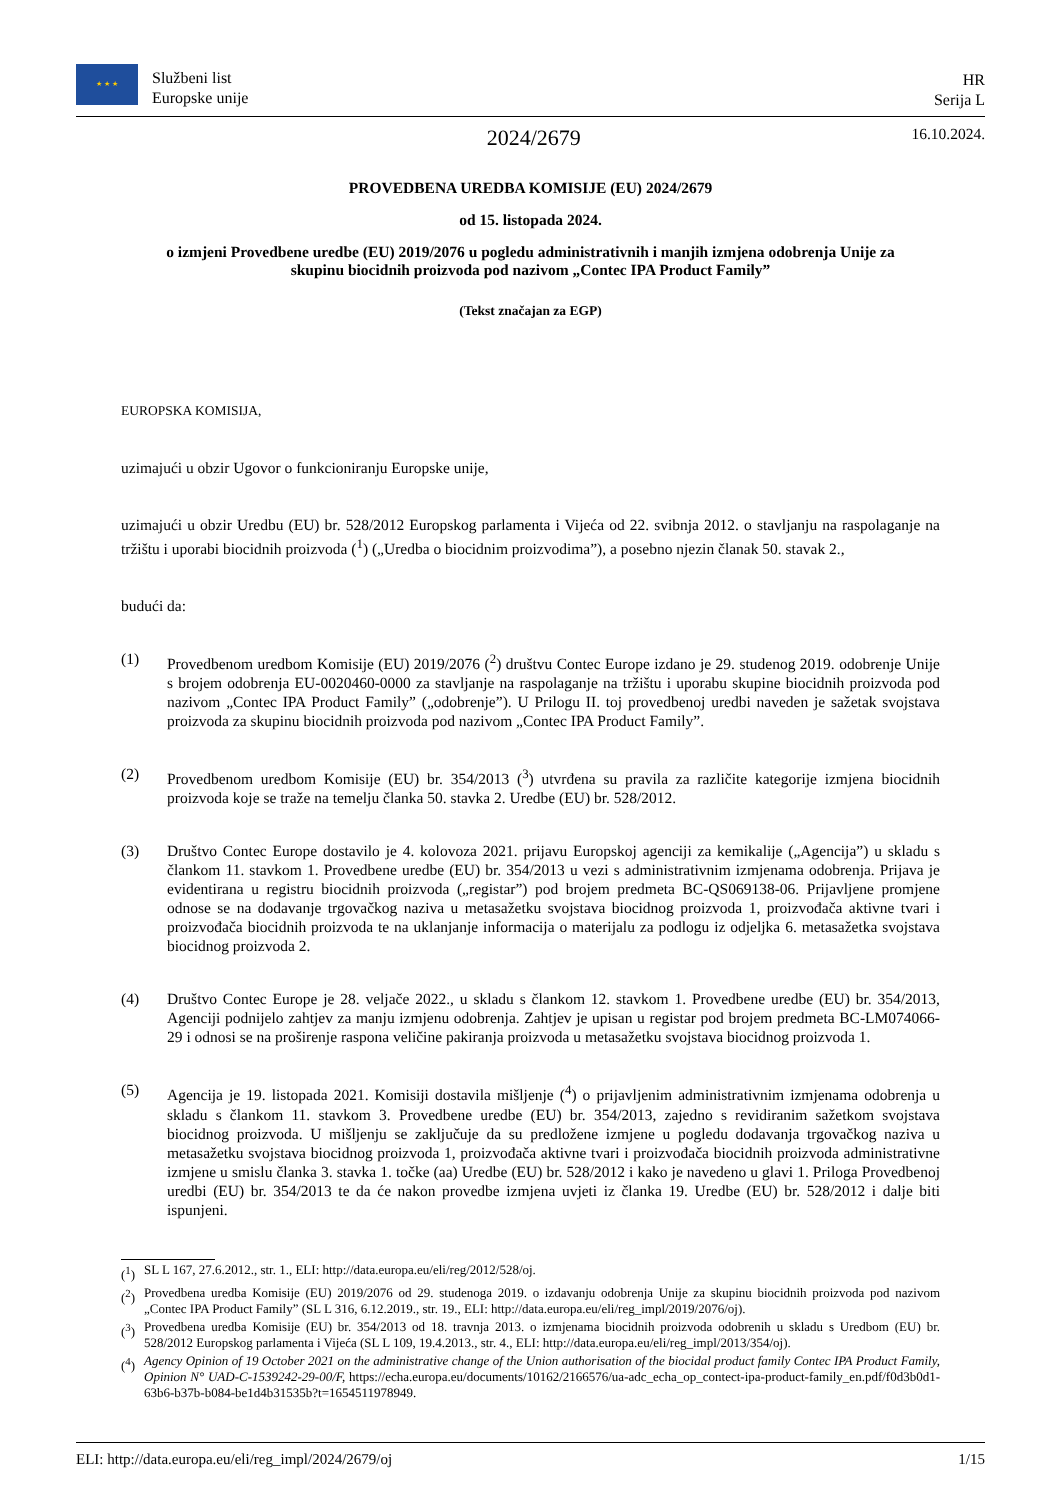★ ★ ★
Službeni list
Europske unije
HR
Serija L
2024/2679
16.10.2024.
PROVEDBENA UREDBA KOMISIJE (EU) 2024/2679
od 15. listopada 2024.
o izmjeni Provedbene uredbe (EU) 2019/2076 u pogledu administrativnih i manjih izmjena odobrenja Unije za skupinu biocidnih proizvoda pod nazivom „Contec IPA Product Family”
(Tekst značajan za EGP)
EUROPSKA KOMISIJA,
uzimajući u obzir Ugovor o funkcioniranju Europske unije,
uzimajući u obzir Uredbu (EU) br. 528/2012 Europskog parlamenta i Vijeća od 22. svibnja 2012. o stavljanju na raspolaganje na tržištu i uporabi biocidnih proizvoda (<sup>1</sup>) („Uredba o biocidnim proizvodima”), a posebno njezin članak 50. stavak 2.,
budući da:
(1) Provedbenom uredbom Komisije (EU) 2019/2076 (<sup>2</sup>) društvu Contec Europe izdano je 29. studenog 2019. odobrenje Unije s brojem odobrenja EU-0020460-0000 za stavljanje na raspolaganje na tržištu i uporabu skupine biocidnih proizvoda pod nazivom „Contec IPA Product Family” („odobrenje”). U Prilogu II. toj provedbenoj uredbi naveden je sažetak svojstava proizvoda za skupinu biocidnih proizvoda pod nazivom „Contec IPA Product Family”.
(2) Provedbenom uredbom Komisije (EU) br. 354/2013 (<sup>3</sup>) utvrđena su pravila za različite kategorije izmjena biocidnih proizvoda koje se traže na temelju članka 50. stavka 2. Uredbe (EU) br. 528/2012.
(3) Društvo Contec Europe dostavilo je 4. kolovoza 2021. prijavu Europskoj agenciji za kemikalije („Agencija”) u skladu s člankom 11. stavkom 1. Provedbene uredbe (EU) br. 354/2013 u vezi s administrativnim izmjenama odobrenja. Prijava je evidentirana u registru biocidnih proizvoda („registar”) pod brojem predmeta BC-QS069138-06. Prijavljene promjene odnose se na dodavanje trgovačkog naziva u metasažetku svojstava biocidnog proizvoda 1, proizvođača aktivne tvari i proizvođača biocidnih proizvoda te na uklanjanje informacija o materijalu za podlogu iz odjeljka 6. metasažetka svojstava biocidnog proizvoda 2.
(4) Društvo Contec Europe je 28. veljače 2022., u skladu s člankom 12. stavkom 1. Provedbene uredbe (EU) br. 354/2013, Agenciji podnijelo zahtjev za manju izmjenu odobrenja. Zahtjev je upisan u registar pod brojem predmeta BC-LM074066-29 i odnosi se na proširenje raspona veličine pakiranja proizvoda u metasažetku svojstava biocidnog proizvoda 1.
(5) Agencija je 19. listopada 2021. Komisiji dostavila mišljenje (<sup>4</sup>) o prijavljenim administrativnim izmjenama odobrenja u skladu s člankom 11. stavkom 3. Provedbene uredbe (EU) br. 354/2013, zajedno s revidiranim sažetkom svojstava biocidnog proizvoda. U mišljenju se zaključuje da su predložene izmjene u pogledu dodavanja trgovačkog naziva u metasažetku svojstava biocidnog proizvoda 1, proizvođača aktivne tvari i proizvođača biocidnih proizvoda administrativne izmjene u smislu članka 3. stavka 1. točke (aa) Uredbe (EU) br. 528/2012 i kako je navedeno u glavi 1. Priloga Provedbenoj uredbi (EU) br. 354/2013 te da će nakon provedbe izmjena uvjeti iz članka 19. Uredbe (EU) br. 528/2012 i dalje biti ispunjeni.
(<sup>1</sup>) SL L 167, 27.6.2012., str. 1., ELI: http://data.europa.eu/eli/reg/2012/528/oj.
(<sup>2</sup>) Provedbena uredba Komisije (EU) 2019/2076 od 29. studenoga 2019. o izdavanju odobrenja Unije za skupinu biocidnih proizvoda pod nazivom „Contec IPA Product Family” (SL L 316, 6.12.2019., str. 19., ELI: http://data.europa.eu/eli/reg_impl/2019/2076/oj).
(<sup>3</sup>) Provedbena uredba Komisije (EU) br. 354/2013 od 18. travnja 2013. o izmjenama biocidnih proizvoda odobrenih u skladu s Uredbom (EU) br. 528/2012 Europskog parlamenta i Vijeća (SL L 109, 19.4.2013., str. 4., ELI: http://data.europa.eu/eli/reg_impl/2013/354/oj).
(<sup>4</sup>) Agency Opinion of 19 October 2021 on the administrative change of the Union authorisation of the biocidal product family Contec IPA Product Family, Opinion N° UAD-C-1539242-29-00/F, https://echa.europa.eu/documents/10162/2166576/ua-adc_echa_op_contect-ipa-product-family_en.pdf/f0d3b0d1-63b6-b37b-b084-be1d4b31535b?t=1654511978949.
ELI: http://data.europa.eu/eli/reg_impl/2024/2679/oj 1/15